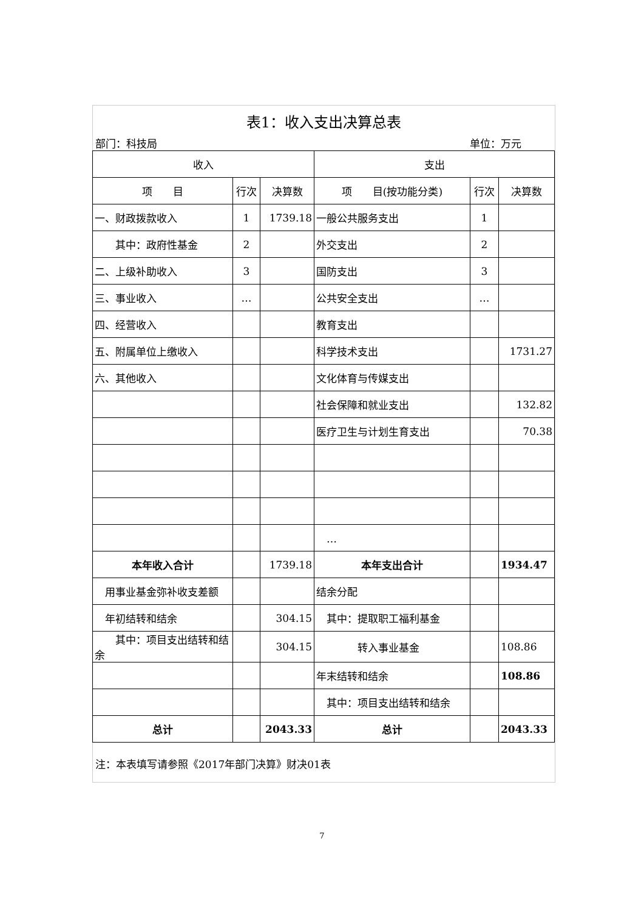表1：收入支出决算总表
部门：科技局 单位：万元
| 收入 | | | 支出 | | |
| --- | --- | --- | --- | --- | --- |
| 项 目 | 行次 | 决算数 | 项 目(按功能分类) | 行次 | 决算数 |
| 一、财政拨款收入 | 1 | 1739.18 | 一般公共服务支出 | 1 | |
| 其中：政府性基金 | 2 | | 外交支出 | 2 | |
| 二、上级补助收入 | 3 | | 国防支出 | 3 | |
| 三、事业收入 | … | | 公共安全支出 | … | |
| 四、经营收入 | | | 教育支出 | | |
| 五、附属单位上缴收入 | | | 科学技术支出 | | 1731.27 |
| 六、其他收入 | | | 文化体育与传媒支出 | | |
| | | | 社会保障和就业支出 | | 132.82 |
| | | | 医疗卫生与计划生育支出 | | 70.38 |
| | | | … | | |
| 本年收入合计 | | 1739.18 | 本年支出合计 | | 1934.47 |
| 用事业基金弥补收支差额 | | | 结余分配 | | |
| 年初结转和结余 | | 304.15 | 其中：提取职工福利基金 | | |
| 其中：项目支出结转和结余 | | 304.15 | 转入事业基金 | | 108.86 |
| | | | 年末结转和结余 | | 108.86 |
| | | | 其中：项目支出结转和结余 | | |
| 总计 | | 2043.33 | 总计 | | 2043.33 |
注：本表填写请参照《2017年部门决算》财决01表
7